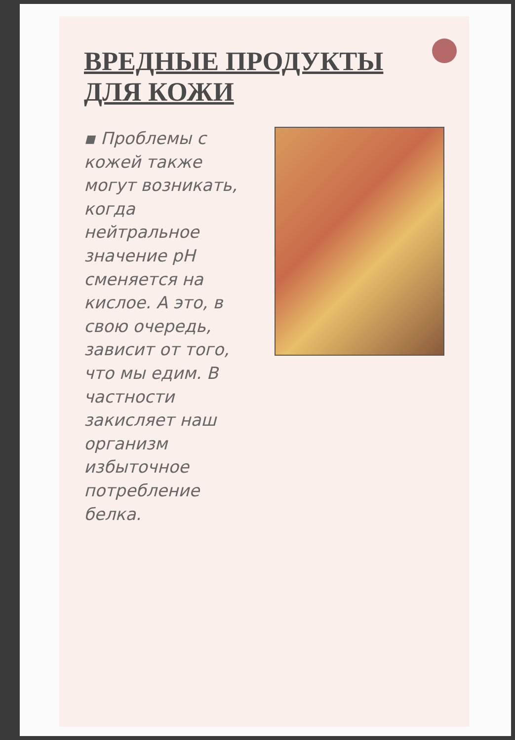ВРЕДНЫЕ ПРОДУКТЫ ДЛЯ КОЖИ
▪ Проблемы с кожей также могут возникать, когда нейтральное значение pH сменяется на кислое. А это, в свою очередь, зависит от того, что мы едим. В частности закисляет наш организм избыточное потребление белка.